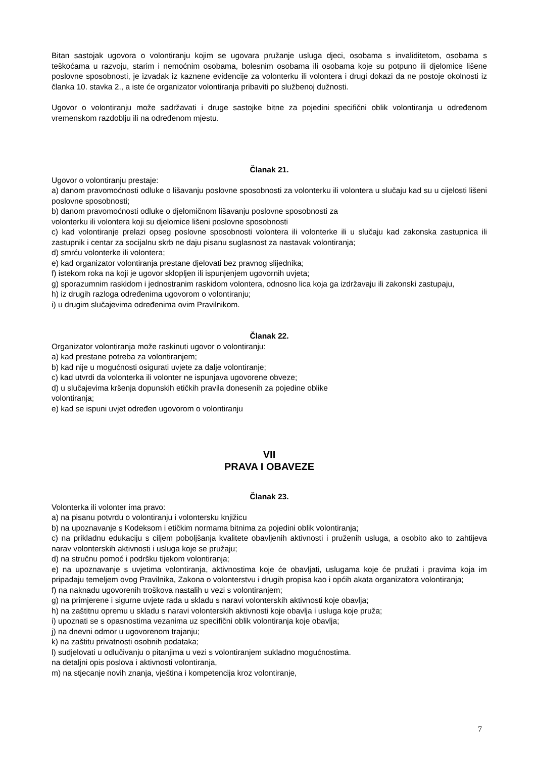Bitan sastojak ugovora o volontiranju kojim se ugovara pružanje usluga djeci, osobama s invaliditetom, osobama s teškoćama u razvoju, starim i nemoćnim osobama, bolesnim osobama ili osobama koje su potpuno ili djelomice lišene poslovne sposobnosti, je izvadak iz kaznene evidencije za volonterku ili volontera i drugi dokazi da ne postoje okolnosti iz članka 10. stavka 2., a iste će organizator volontiranja pribaviti po službenoj dužnosti.
Ugovor o volontiranju može sadržavati i druge sastojke bitne za pojedini specifični oblik volontiranja u određenom vremenskom razdoblju ili na određenom mjestu.
Članak 21.
Ugovor o volontiranju prestaje:
a) danom pravomoćnosti odluke o lišavanju poslovne sposobnosti za volonterku ili volontera u slučaju kad su u cijelosti lišeni poslovne sposobnosti;
b) danom pravomoćnosti odluke o djelomičnom lišavanju poslovne sposobnosti za
volonterku ili volontera koji su djelomice lišeni poslovne sposobnosti
c) kad volontiranje prelazi opseg poslovne sposobnosti volontera ili volonterke ili u slučaju kad zakonska zastupnica ili zastupnik i centar za socijalnu skrb ne daju pisanu suglasnost za nastavak volontiranja;
d) smrću volonterke ili volontera;
e) kad organizator volontiranja prestane djelovati bez pravnog slijednika;
f) istekom roka na koji je ugovor sklopljen ili ispunjenjem ugovornih uvjeta;
g) sporazumnim raskidom i jednostranim raskidom volontera, odnosno lica koja ga izdržavaju ili zakonski zastupaju,
h) iz drugih razloga određenima ugovorom o volontiranju;
i) u drugim slučajevima određenima ovim Pravilnikom.
Članak 22.
Organizator volontiranja može raskinuti ugovor o volontiranju:
a) kad prestane potreba za volontiranjem;
b) kad nije u mogućnosti osigurati uvjete za dalje volontiranje;
c) kad utvrdi da volonterka ili volonter ne ispunjava ugovorene obveze;
d) u slučajevima kršenja dopunskih etičkih pravila donesenih za pojedine oblike
volontiranja;
e) kad se ispuni uvjet određen ugovorom o volontiranju
VII
PRAVA I OBAVEZE
Članak 23.
Volonterka ili volonter ima pravo:
a) na pisanu potvrdu o volontiranju i volontersku knjižicu
b) na upoznavanje s Kodeksom i etičkim normama bitnima za pojedini oblik volontiranja;
c) na prikladnu edukaciju s ciljem poboljšanja kvalitete obavljenih aktivnosti i pruženih usluga, a osobito ako to zahtijeva narav volonterskih aktivnosti i usluga koje se pružaju;
d) na stručnu pomoć i podršku tijekom volontiranja;
e) na upoznavanje s uvjetima volontiranja, aktivnostima koje će obavljati, uslugama koje će pružati i pravima koja im pripadaju temeljem ovog Pravilnika, Zakona o volonterstvu i drugih propisa kao i općih akata organizatora volontiranja;
f) na naknadu ugovorenih troškova nastalih u vezi s volontiranjem;
g) na primjerene i sigurne uvjete rada u skladu s naravi volonterskih aktivnosti koje obavlja;
h) na zaštitnu opremu u skladu s naravi volonterskih aktivnosti koje obavlja i usluga koje pruža;
i) upoznati se s opasnostima vezanima uz specifični oblik volontiranja koje obavlja;
j) na dnevni odmor u ugovorenom trajanju;
k) na zaštitu privatnosti osobnih podataka;
l) sudjelovati u odlučivanju o pitanjima u vezi s volontiranjem sukladno mogućnostima.
na detaljni opis poslova i aktivnosti volontiranja,
m) na stjecanje novih znanja, vještina i kompetencija kroz volontiranje,
7